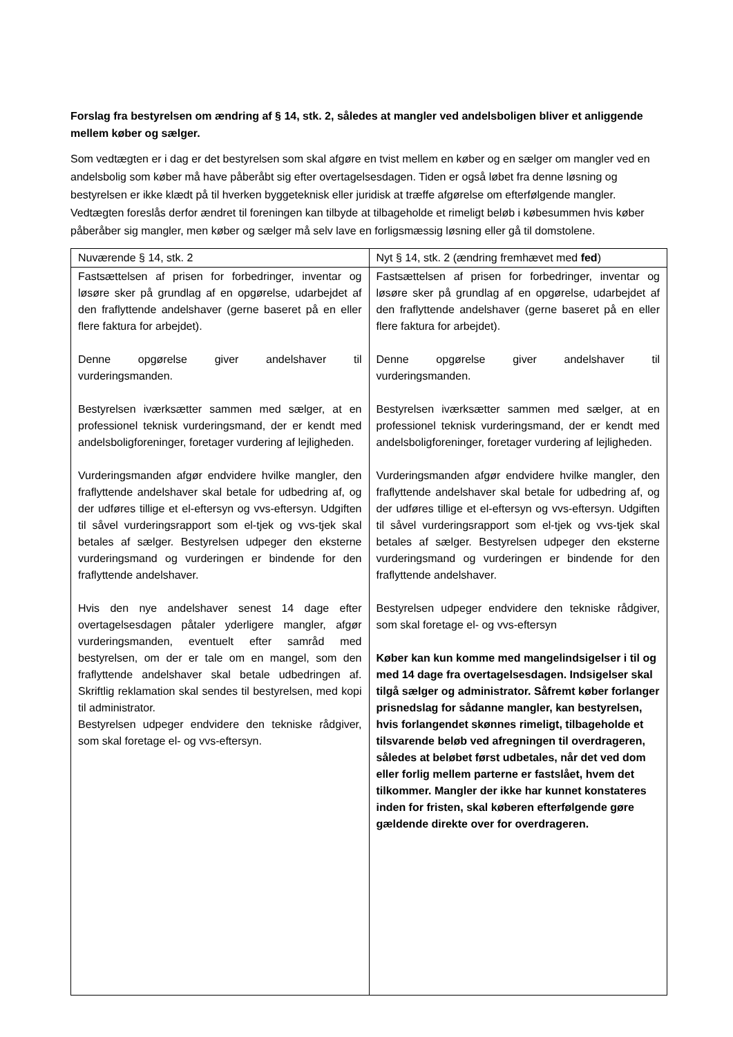Forslag fra bestyrelsen om ændring af § 14, stk. 2, således at mangler ved andelsboligen bliver et anliggende mellem køber og sælger.
Som vedtægten er i dag er det bestyrelsen som skal afgøre en tvist mellem en køber og en sælger om mangler ved en andelsbolig som køber må have påberåbt sig efter overtagelsesdagen. Tiden er også løbet fra denne løsning og bestyrelsen er ikke klædt på til hverken byggeteknisk eller juridisk at træffe afgørelse om efterfølgende mangler. Vedtægten foreslås derfor ændret til foreningen kan tilbyde at tilbageholde et rimeligt beløb i købesummen hvis køber påberåber sig mangler, men køber og sælger må selv lave en forligsmæssig løsning eller gå til domstolene.
| Nuværende § 14, stk. 2 | Nyt § 14, stk. 2 (ændring fremhævet med fed ) |
| Fastsættelsen af prisen for forbedringer, inventar og løsøre sker på grundlag af en opgørelse, udarbejdet af den fraflyttende andelshaver (gerne baseret på en eller flere faktura for arbejdet). Denne opgørelse giver andelshaver til vurderingsmanden. Bestyrelsen iværksætter sammen med sælger, at en professionel teknisk vurderingsmand, der er kendt med andelsboligforeninger, foretager vurdering af lejligheden. Vurderingsmanden afgør endvidere hvilke mangler, den fraflyttende andelshaver skal betale for udbedring af, og der udføres tillige et el-eftersyn og vvs-eftersyn. Udgiften til såvel vurderingsrapport som el-tjek og vvs-tjek skal betales af sælger. Bestyrelsen udpeger den eksterne vurderingsmand og vurderingen er bindende for den fraflyttende andelshaver. Hvis den nye andelshaver senest 14 dage efter overtagelsesdagen påtaler yderligere mangler, afgør vurderingsmanden, eventuelt efter samråd med bestyrelsen, om der er tale om en mangel, som den fraflyttende andelshaver skal betale udbedringen af. Skriftlig reklamation skal sendes til bestyrelsen, med kopi til administrator. Bestyrelsen udpeger endvidere den tekniske rådgiver, som skal foretage el- og vvs-eftersyn. | Fastsættelsen af prisen for forbedringer, inventar og løsøre sker på grundlag af en opgørelse, udarbejdet af den fraflyttende andelshaver (gerne baseret på en eller flere faktura for arbejdet). Denne opgørelse giver andelshaver til vurderingsmanden. Bestyrelsen iværksætter sammen med sælger, at en professionel teknisk vurderingsmand, der er kendt med andelsboligforeninger, foretager vurdering af lejligheden. Vurderingsmanden afgør endvidere hvilke mangler, den fraflyttende andelshaver skal betale for udbedring af, og der udføres tillige et el-eftersyn og vvs-eftersyn. Udgiften til såvel vurderingsrapport som el-tjek og vvs-tjek skal betales af sælger. Bestyrelsen udpeger den eksterne vurderingsmand og vurderingen er bindende for den fraflyttende andelshaver. Bestyrelsen udpeger endvidere den tekniske rådgiver, som skal foretage el- og vvs-eftersyn Køber kan kun komme med mangelindsigelser i til og med 14 dage fra overtagelsesdagen. Indsigelser skal tilgå sælger og administrator. Såfremt køber forlanger prisnedslag for sådanne mangler, kan bestyrelsen, hvis forlangendet skønnes rimeligt, tilbageholde et tilsvarende beløb ved afregningen til overdrageren, således at beløbet først udbetales, når det ved dom eller forlig mellem parterne er fastslået, hvem det tilkommer. Mangler der ikke har kunnet konstateres inden for fristen, skal køberen efterfølgende gøre gældende direkte over for overdrageren. |